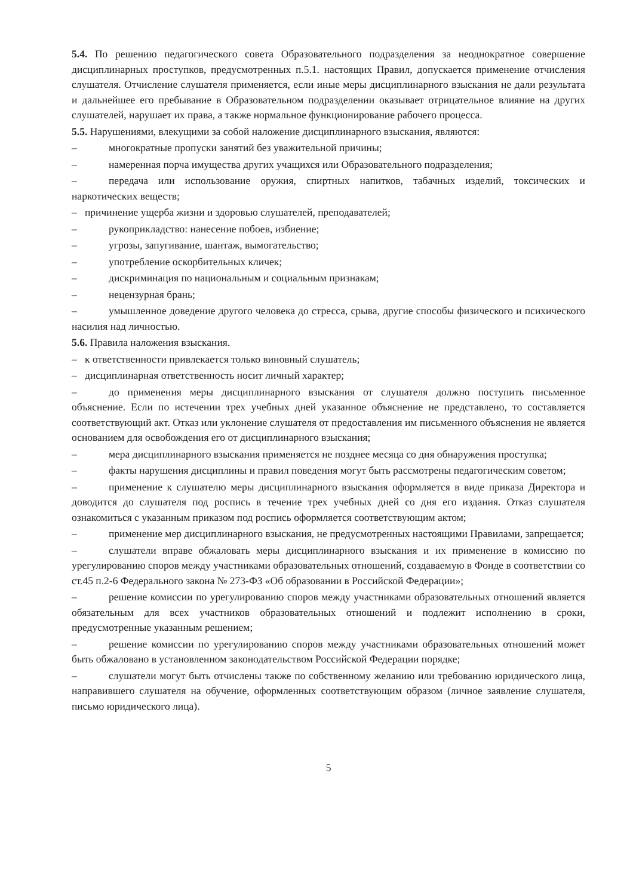5.4. По решению педагогического совета Образовательного подразделения за неоднократное совершение дисциплинарных проступков, предусмотренных п.5.1. настоящих Правил, допускается применение отчисления слушателя. Отчисление слушателя применяется, если иные меры дисциплинарного взыскания не дали результата и дальнейшее его пребывание в Образовательном подразделении оказывает отрицательное влияние на других слушателей, нарушает их права, а также нормальное функционирование рабочего процесса.
5.5. Нарушениями, влекущими за собой наложение дисциплинарного взыскания, являются:
– многократные пропуски занятий без уважительной причины;
– намеренная порча имущества других учащихся или Образовательного подразделения;
– передача или использование оружия, спиртных напитков, табачных изделий, токсических и наркотических веществ;
– причинение ущерба жизни и здоровью слушателей, преподавателей;
– рукоприкладство: нанесение побоев, избиение;
– угрозы, запугивание, шантаж, вымогательство;
– употребление оскорбительных кличек;
– дискриминация по национальным и социальным признакам;
– нецензурная брань;
– умышленное доведение другого человека до стресса, срыва, другие способы физического и психического насилия над личностью.
5.6. Правила наложения взыскания.
– к ответственности привлекается только виновный слушатель;
– дисциплинарная ответственность носит личный характер;
– до применения меры дисциплинарного взыскания от слушателя должно поступить письменное объяснение. Если по истечении трех учебных дней указанное объяснение не представлено, то составляется соответствующий акт. Отказ или уклонение слушателя от предоставления им письменного объяснения не является основанием для освобождения его от дисциплинарного взыскания;
– мера дисциплинарного взыскания применяется не позднее месяца со дня обнаружения проступка;
– факты нарушения дисциплины и правил поведения могут быть рассмотрены педагогическим советом;
– применение к слушателю меры дисциплинарного взыскания оформляется в виде приказа Директора и доводится до слушателя под роспись в течение трех учебных дней со дня его издания. Отказ слушателя ознакомиться с указанным приказом под роспись оформляется соответствующим актом;
– применение мер дисциплинарного взыскания, не предусмотренных настоящими Правилами, запрещается;
– слушатели вправе обжаловать меры дисциплинарного взыскания и их применение в комиссию по урегулированию споров между участниками образовательных отношений, создаваемую в Фонде в соответствии со ст.45 п.2-6 Федерального закона № 273-ФЗ «Об образовании в Российской Федерации»;
– решение комиссии по урегулированию споров между участниками образовательных отношений является обязательным для всех участников образовательных отношений и подлежит исполнению в сроки, предусмотренные указанным решением;
– решение комиссии по урегулированию споров между участниками образовательных отношений может быть обжаловано в установленном законодательством Российской Федерации порядке;
– слушатели могут быть отчислены также по собственному желанию или требованию юридического лица, направившего слушателя на обучение, оформленных соответствующим образом (личное заявление слушателя, письмо юридического лица).
5